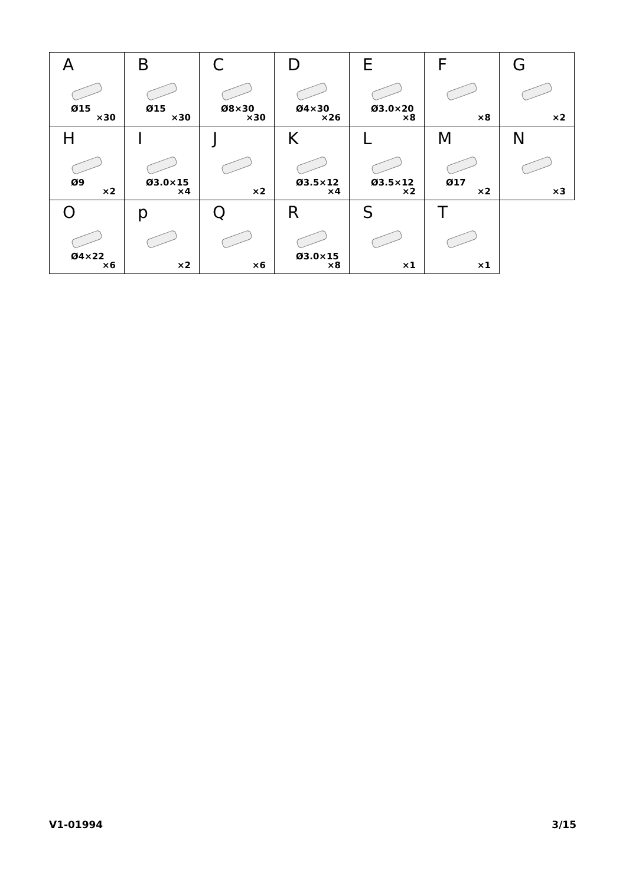| A Ø15 ×30 | B Ø15 ×30 | C Ø8×30 ×30 | D Ø4×30 ×26 | E Ø3.0×20 ×8 | F ×8 | G ×2 |
| H Ø9 ×2 | I Ø3.0×15 ×4 | J ×2 | K Ø3.5×12 ×4 | L Ø3.5×12 ×2 | M Ø17 ×2 | N ×3 |
| O Ø4×22 ×6 | p ×2 | Q ×6 | R Ø3.0×15 ×8 | S ×1 | T ×1 | |
V1-01994 3/15